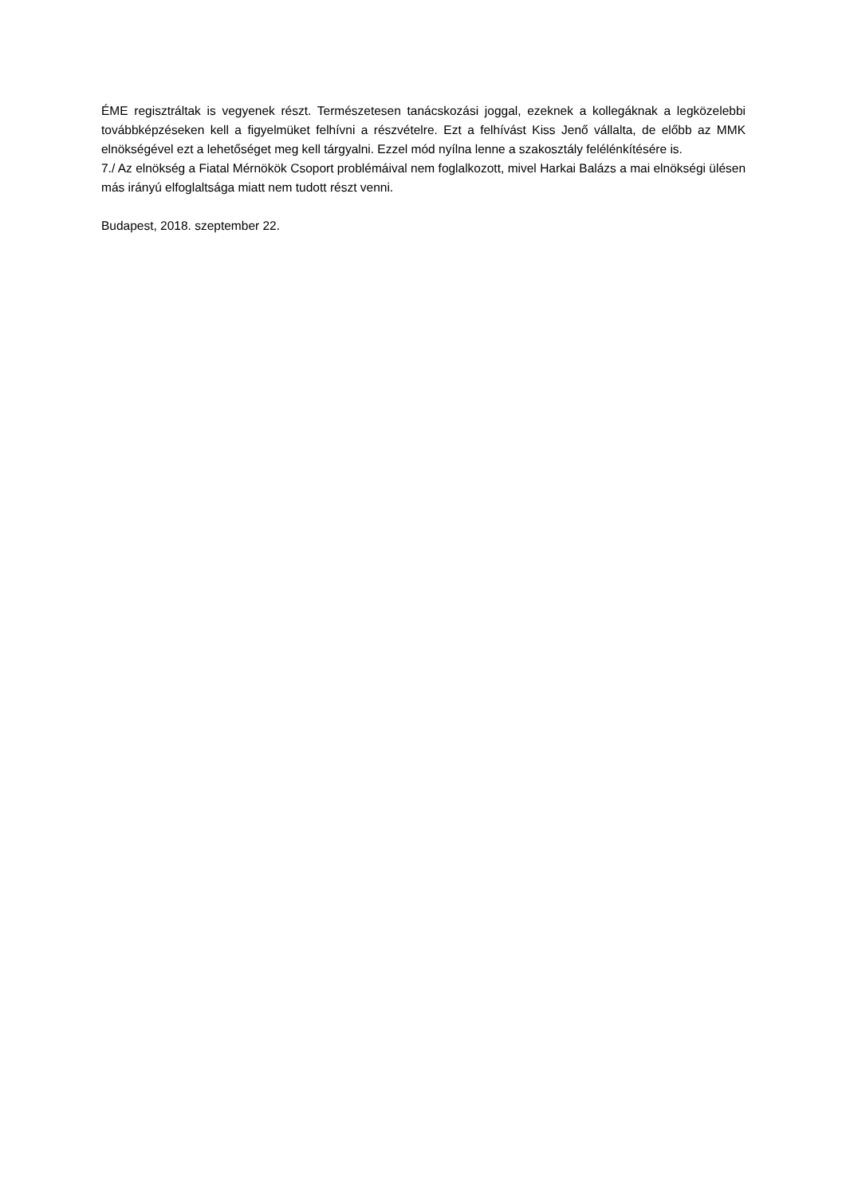ÉME regisztráltak is vegyenek részt. Természetesen tanácskozási joggal, ezeknek a kollegáknak a legközelebbi továbbképzéseken kell a figyelmüket felhívni a részvételre. Ezt a felhívást Kiss Jenő vállalta, de előbb az MMK elnökségével ezt a lehetőséget meg kell tárgyalni. Ezzel mód nyílna lenne a szakosztály felélénkítésére is.
7./ Az elnökség a Fiatal Mérnökök Csoport problémáival nem foglalkozott, mivel Harkai Balázs a mai elnökségi ülésen más irányú elfoglaltsága miatt nem tudott részt venni.
Budapest, 2018. szeptember 22.